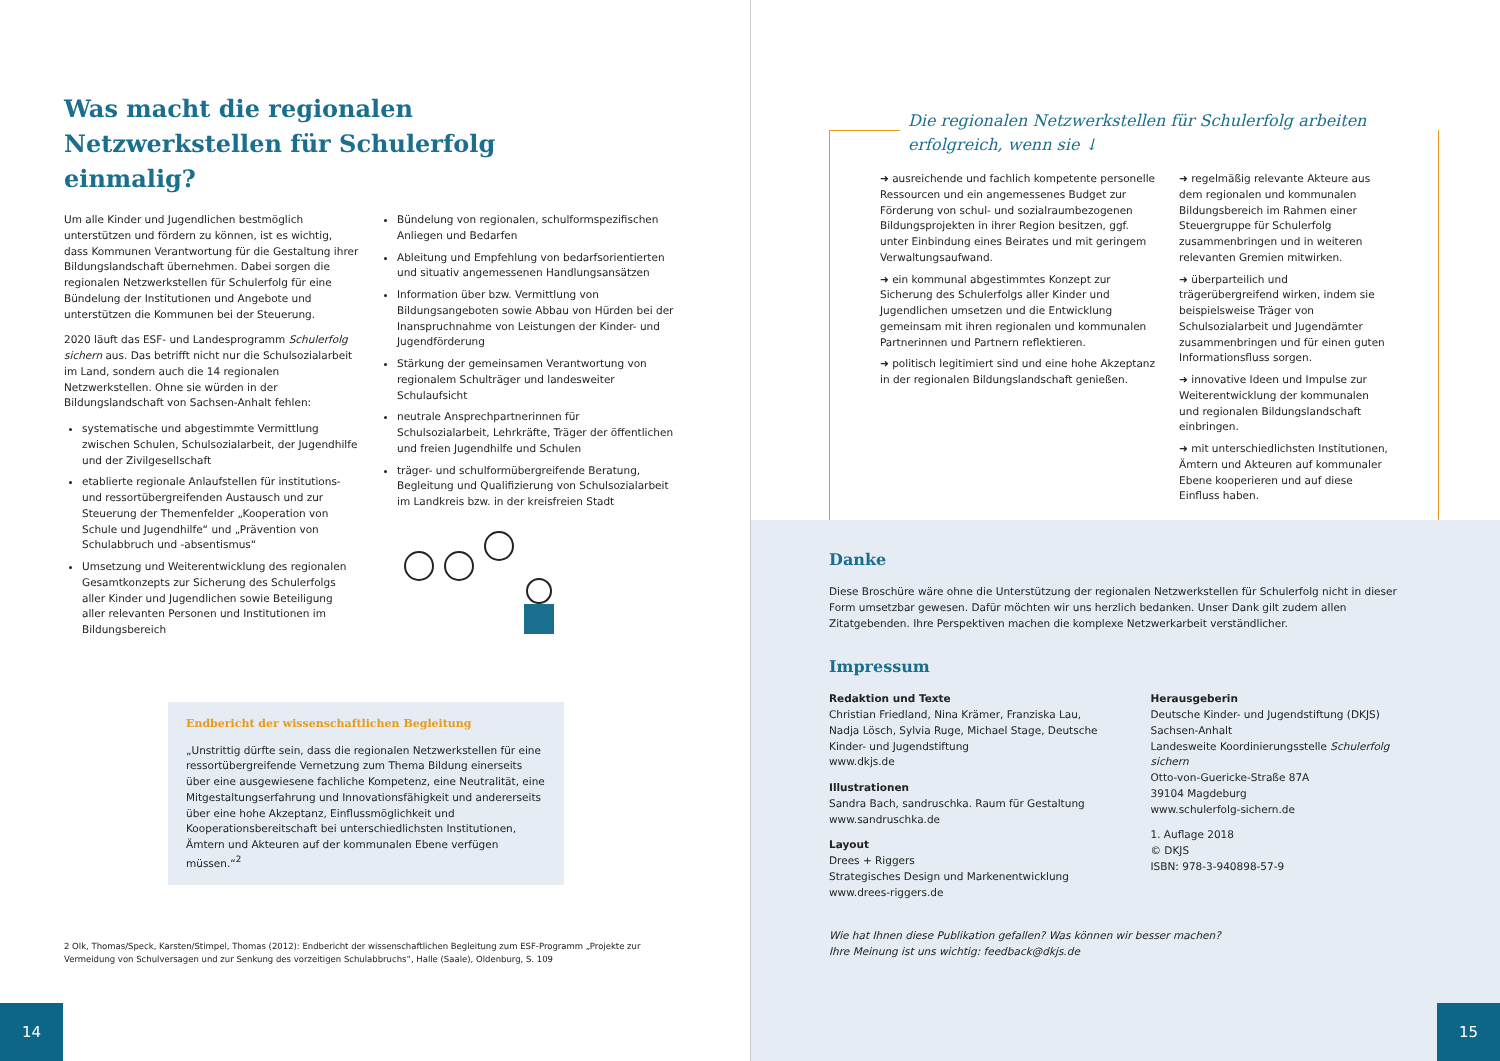Was macht die regionalen Netzwerkstellen für Schulerfolg einmalig?
Um alle Kinder und Jugendlichen bestmöglich unterstützen und fördern zu können, ist es wichtig, dass Kommunen Verantwortung für die Gestaltung ihrer Bildungslandschaft übernehmen. Dabei sorgen die regionalen Netzwerkstellen für Schulerfolg für eine Bündelung der Institutionen und Angebote und unterstützen die Kommunen bei der Steuerung.
2020 läuft das ESF- und Landesprogramm Schulerfolg sichern aus. Das betrifft nicht nur die Schulsozialarbeit im Land, sondern auch die 14 regionalen Netzwerkstellen. Ohne sie würden in der Bildungslandschaft von Sachsen-Anhalt fehlen:
systematische und abgestimmte Vermittlung zwischen Schulen, Schulsozialarbeit, der Jugendhilfe und der Zivilgesellschaft
etablierte regionale Anlaufstellen für institutions- und ressortübergreifenden Austausch und zur Steuerung der Themenfelder „Kooperation von Schule und Jugendhilfe“ und „Prävention von Schulabbruch und -absentismus“
Umsetzung und Weiterentwicklung des regionalen Gesamtkonzepts zur Sicherung des Schulerfolgs aller Kinder und Jugendlichen sowie Beteiligung aller relevanten Personen und Institutionen im Bildungsbereich
Bündelung von regionalen, schulformspezifischen Anliegen und Bedarfen
Ableitung und Empfehlung von bedarfsorientierten und situativ angemessenen Handlungsansätzen
Information über bzw. Vermittlung von Bildungsangeboten sowie Abbau von Hürden bei der Inanspruchnahme von Leistungen der Kinder- und Jugendförderung
Stärkung der gemeinsamen Verantwortung von regionalem Schulträger und landesweiter Schulaufsicht
neutrale Ansprechpartnerinnen für Schulsozialarbeit, Lehrkräfte, Träger der öffentlichen und freien Jugendhilfe und Schulen
träger- und schulformübergreifende Beratung, Begleitung und Qualifizierung von Schulsozialarbeit im Landkreis bzw. in der kreisfreien Stadt
Endbericht der wissenschaftlichen Begleitung
„Unstrittig dürfte sein, dass die regionalen Netzwerkstellen für eine ressortübergreifende Vernetzung zum Thema Bildung einerseits über eine ausgewiesene fachliche Kompetenz, eine Neutralität, eine Mitgestaltungserfahrung und Innovationsfähigkeit und andererseits über eine hohe Akzeptanz, Einflussmöglichkeit und Kooperationsbereitschaft bei unterschiedlichsten Institutionen, Ämtern und Akteuren auf der kommunalen Ebene verfügen müssen.“<sup>2</sup>
2 Olk, Thomas/Speck, Karsten/Stimpel, Thomas (2012): Endbericht der wissenschaftlichen Begleitung zum ESF-Programm „Projekte zur Vermeidung von Schulversagen und zur Senkung des vorzeitigen Schulabbruchs“, Halle (Saale), Oldenburg, S. 109
14
Die regionalen Netzwerkstellen für Schulerfolg arbeiten erfolgreich, wenn sie ↓
➜ ausreichende und fachlich kompetente personelle Ressourcen und ein angemessenes Budget zur Förderung von schul- und sozialraumbezogenen Bildungsprojekten in ihrer Region besitzen, ggf. unter Einbindung eines Beirates und mit geringem Verwaltungsaufwand.
➜ ein kommunal abgestimmtes Konzept zur Sicherung des Schulerfolgs aller Kinder und Jugendlichen umsetzen und die Entwicklung gemeinsam mit ihren regionalen und kommunalen Partnerinnen und Partnern reflektieren.
➜ politisch legitimiert sind und eine hohe Akzeptanz in der regionalen Bildungslandschaft genießen.
➜ regelmäßig relevante Akteure aus dem regionalen und kommunalen Bildungsbereich im Rahmen einer Steuergruppe für Schulerfolg zusammenbringen und in weiteren relevanten Gremien mitwirken.
➜ überparteilich und trägerübergreifend wirken, indem sie beispielsweise Träger von Schulsozialarbeit und Jugendämter zusammenbringen und für einen guten Informationsfluss sorgen.
➜ innovative Ideen und Impulse zur Weiterentwicklung der kommunalen und regionalen Bildungslandschaft einbringen.
➜ mit unterschiedlichsten Institutionen, Ämtern und Akteuren auf kommunaler Ebene kooperieren und auf diese Einfluss haben.
Danke
Diese Broschüre wäre ohne die Unterstützung der regionalen Netzwerkstellen für Schulerfolg nicht in dieser Form umsetzbar gewesen. Dafür möchten wir uns herzlich bedanken. Unser Dank gilt zudem allen Zitatgebenden. Ihre Perspektiven machen die komplexe Netzwerkarbeit verständlicher.
Impressum
Redaktion und Texte
Christian Friedland, Nina Krämer, Franziska Lau, Nadja Lösch, Sylvia Ruge, Michael Stage, Deutsche Kinder- und Jugendstiftung
www.dkjs.de
Illustrationen
Sandra Bach, sandruschka. Raum für Gestaltung
www.sandruschka.de
Layout
Drees + Riggers
Strategisches Design und Markenentwicklung
www.drees-riggers.de
Herausgeberin
Deutsche Kinder- und Jugendstiftung (DKJS)
Sachsen-Anhalt
Landesweite Koordinierungsstelle Schulerfolg sichern
Otto-von-Guericke-Straße 87A
39104 Magdeburg
www.schulerfolg-sichern.de
1. Auflage 2018
© DKJS
ISBN: 978-3-940898-57-9
Wie hat Ihnen diese Publikation gefallen? Was können wir besser machen?
Ihre Meinung ist uns wichtig: feedback@dkjs.de
15